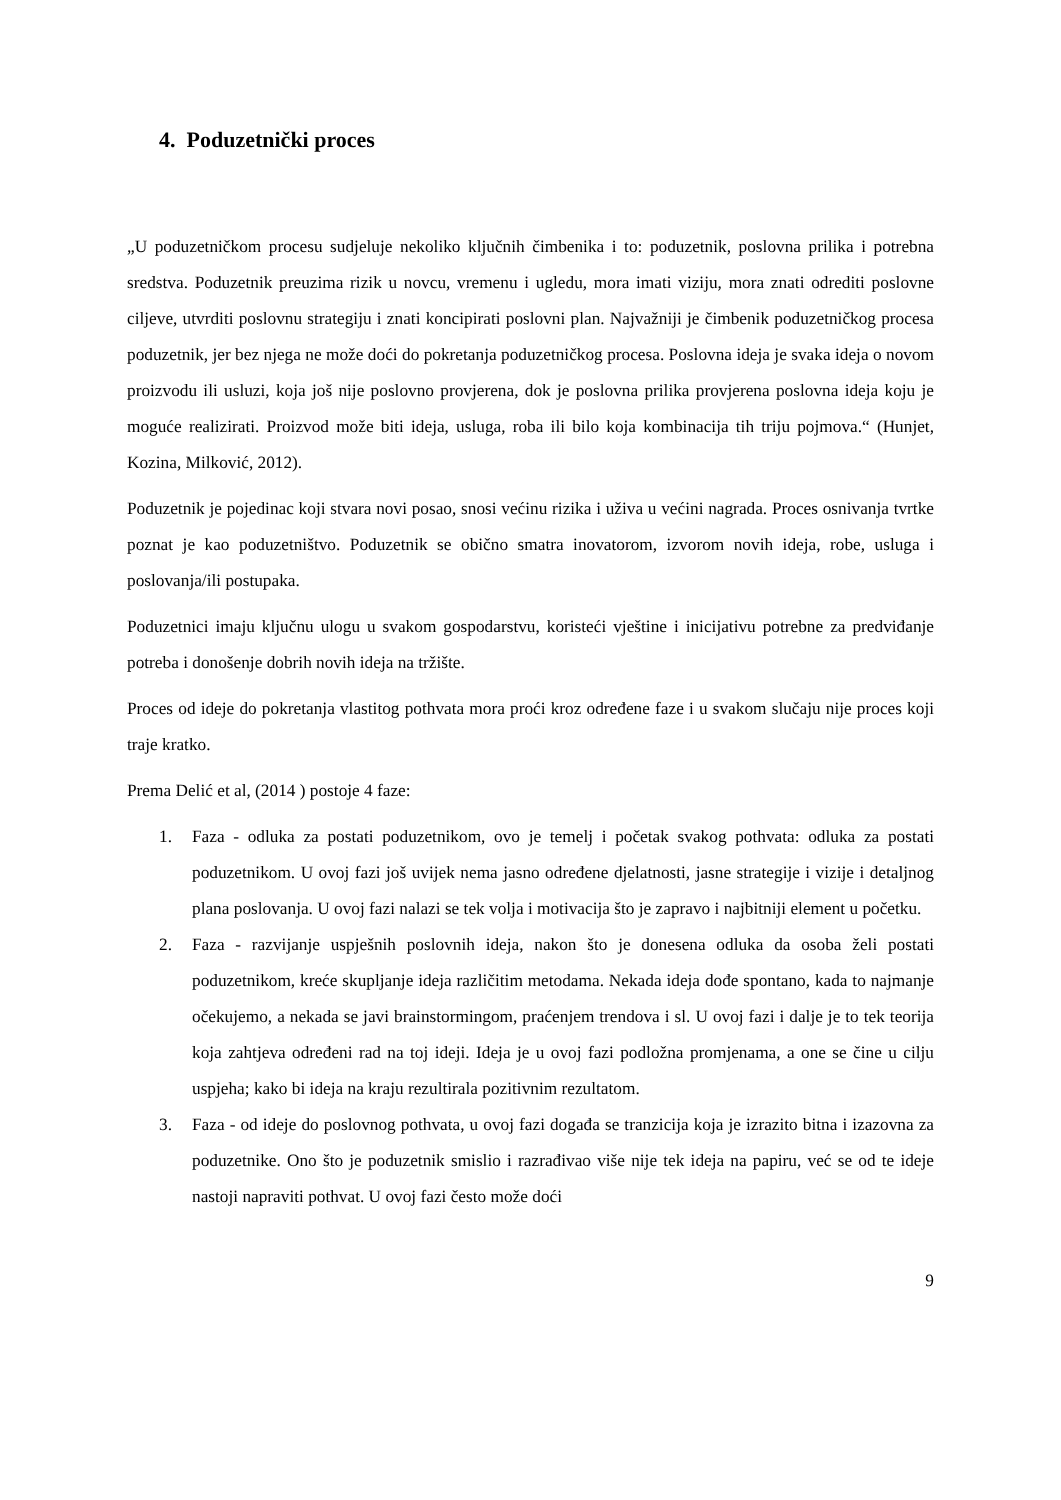4. Poduzetnički proces
„U poduzetničkom procesu sudjeluje nekoliko ključnih čimbenika i to: poduzetnik, poslovna prilika i potrebna sredstva. Poduzetnik preuzima rizik u novcu, vremenu i ugledu, mora imati viziju, mora znati odrediti poslovne ciljeve, utvrditi poslovnu strategiju i znati koncipirati poslovni plan. Najvažniji je čimbenik poduzetničkog procesa poduzetnik, jer bez njega ne može doći do pokretanja poduzetničkog procesa. Poslovna ideja je svaka ideja o novom proizvodu ili usluzi, koja još nije poslovno provjerena, dok je poslovna prilika provjerena poslovna ideja koju je moguće realizirati. Proizvod može biti ideja, usluga, roba ili bilo koja kombinacija tih triju pojmova.“ (Hunjet, Kozina, Milković, 2012).
Poduzetnik je pojedinac koji stvara novi posao, snosi većinu rizika i uživa u većini nagrada. Proces osnivanja tvrtke poznat je kao poduzetništvo. Poduzetnik se obično smatra inovatorom, izvorom novih ideja, robe, usluga i poslovanja/ili postupaka.
Poduzetnici imaju ključnu ulogu u svakom gospodarstvu, koristeći vještine i inicijativu potrebne za predviđanje potreba i donošenje dobrih novih ideja na tržište.
Proces od ideje do pokretanja vlastitog pothvata mora proći kroz određene faze i u svakom slučaju nije proces koji traje kratko.
Prema Delić et al, (2014 ) postoje 4 faze:
1. Faza - odluka za postati poduzetnikom, ovo je temelj i početak svakog pothvata: odluka za postati poduzetnikom. U ovoj fazi još uvijek nema jasno određene djelatnosti, jasne strategije i vizije i detaljnog plana poslovanja. U ovoj fazi nalazi se tek volja i motivacija što je zapravo i najbitniji element u početku.
2. Faza - razvijanje uspješnih poslovnih ideja, nakon što je donesena odluka da osoba želi postati poduzetnikom, kreće skupljanje ideja različitim metodama. Nekada ideja dođe spontano, kada to najmanje očekujemo, a nekada se javi brainstormingom, praćenjem trendova i sl. U ovoj fazi i dalje je to tek teorija koja zahtjeva određeni rad na toj ideji. Ideja je u ovoj fazi podložna promjenama, a one se čine u cilju uspjeha; kako bi ideja na kraju rezultirala pozitivnim rezultatom.
3. Faza - od ideje do poslovnog pothvata, u ovoj fazi događa se tranzicija koja je izrazito bitna i izazovna za poduzetnike. Ono što je poduzetnik smislio i razrađivao više nije tek ideja na papiru, već se od te ideje nastoji napraviti pothvat. U ovoj fazi često može doći
9